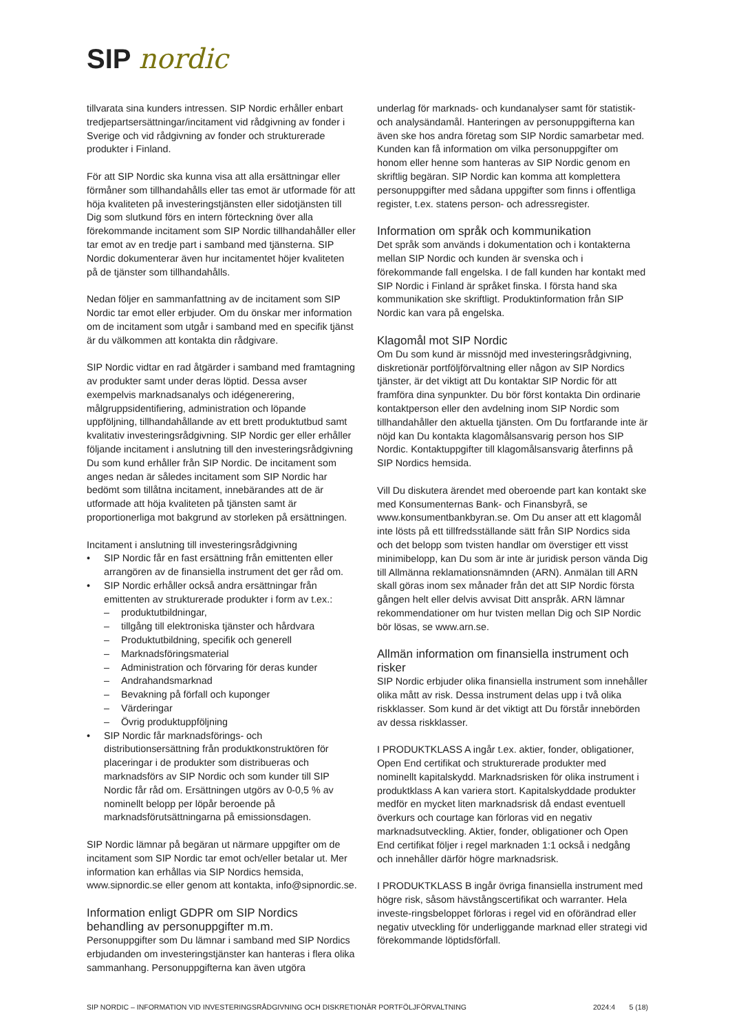SIP nordic
tillvarata sina kunders intressen. SIP Nordic erhåller enbart tredjepartsersättningar/incitament vid rådgivning av fonder i Sverige och vid rådgivning av fonder och strukturerade produkter i Finland.
För att SIP Nordic ska kunna visa att alla ersättningar eller förmåner som tillhandahålls eller tas emot är utformade för att höja kvaliteten på investeringstjänsten eller sidotjänsten till Dig som slutkund förs en intern förteckning över alla förekommande incitament som SIP Nordic tillhandahåller eller tar emot av en tredje part i samband med tjänsterna. SIP Nordic dokumenterar även hur incitamentet höjer kvaliteten på de tjänster som tillhandahålls.
Nedan följer en sammanfattning av de incitament som SIP Nordic tar emot eller erbjuder. Om du önskar mer information om de incitament som utgår i samband med en specifik tjänst är du välkommen att kontakta din rådgivare.
SIP Nordic vidtar en rad åtgärder i samband med framtagning av produkter samt under deras löptid. Dessa avser exempelvis marknadsanalys och idégenerering, målgruppsidentifiering, administration och löpande uppföljning, tillhandahållande av ett brett produktutbud samt kvalitativ investeringsrådgivning. SIP Nordic ger eller erhåller följande incitament i anslutning till den investeringsrådgivning Du som kund erhåller från SIP Nordic. De incitament som anges nedan är således incitament som SIP Nordic har bedömt som tillåtna incitament, innebärandes att de är utformade att höja kvaliteten på tjänsten samt är proportionerliga mot bakgrund av storleken på ersättningen.
Incitament i anslutning till investeringsrådgivning
• SIP Nordic får en fast ersättning från emittenten eller arrangören av de finansiella instrument det ger råd om.
• SIP Nordic erhåller också andra ersättningar från emittenten av strukturerade produkter i form av t.ex.:
– produktutbildningar,
– tillgång till elektroniska tjänster och hårdvara
– Produktutbildning, specifik och generell
– Marknadsföringsmaterial
– Administration och förvaring för deras kunder
– Andrahandsmarknad
– Bevakning på förfall och kuponger
– Värderingar
– Övrig produktuppföljning
• SIP Nordic får marknadsförings- och distributionsersättning från produktkonstruktören för placeringar i de produkter som distribueras och marknadsförs av SIP Nordic och som kunder till SIP Nordic får råd om. Ersättningen utgörs av 0-0,5 % av nominellt belopp per löpår beroende på marknadsförutsättningarna på emissionsdagen.
SIP Nordic lämnar på begäran ut närmare uppgifter om de incitament som SIP Nordic tar emot och/eller betalar ut. Mer information kan erhållas via SIP Nordics hemsida, www.sipnordic.se eller genom att kontakta, info@sipnordic.se.
Information enligt GDPR om SIP Nordics behandling av personuppgifter m.m.
Personuppgifter som Du lämnar i samband med SIP Nordics erbjudanden om investeringstjänster kan hanteras i flera olika sammanhang. Personuppgifterna kan även utgöra
underlag för marknads- och kundanalyser samt för statistik- och analysändamål. Hanteringen av personuppgifterna kan även ske hos andra företag som SIP Nordic samarbetar med. Kunden kan få information om vilka personuppgifter om honom eller henne som hanteras av SIP Nordic genom en skriftlig begäran. SIP Nordic kan komma att komplettera personuppgifter med sådana uppgifter som finns i offentliga register, t.ex. statens person- och adressregister.
Information om språk och kommunikation
Det språk som används i dokumentation och i kontakterna mellan SIP Nordic och kunden är svenska och i förekommande fall engelska. I de fall kunden har kontakt med SIP Nordic i Finland är språket finska. I första hand ska kommunikation ske skriftligt. Produktinformation från SIP Nordic kan vara på engelska.
Klagomål mot SIP Nordic
Om Du som kund är missnöjd med investeringsrådgivning, diskretionär portföljförvaltning eller någon av SIP Nordics tjänster, är det viktigt att Du kontaktar SIP Nordic för att framföra dina synpunkter. Du bör först kontakta Din ordinarie kontaktperson eller den avdelning inom SIP Nordic som tillhandahåller den aktuella tjänsten. Om Du fortfarande inte är nöjd kan Du kontakta klagomålsansvarig person hos SIP Nordic. Kontaktuppgifter till klagomålsansvarig återfinns på SIP Nordics hemsida.
Vill Du diskutera ärendet med oberoende part kan kontakt ske med Konsumenternas Bank- och Finansbyrå, se www.konsumentbankbyran.se. Om Du anser att ett klagomål inte lösts på ett tillfredsställande sätt från SIP Nordics sida och det belopp som tvisten handlar om överstiger ett visst minimibelopp, kan Du som är inte är juridisk person vända Dig till Allmänna reklamationsnämnden (ARN). Anmälan till ARN skall göras inom sex månader från det att SIP Nordic första gången helt eller delvis avvisat Ditt anspråk. ARN lämnar rekommendationer om hur tvisten mellan Dig och SIP Nordic bör lösas, se www.arn.se.
Allmän information om finansiella instrument och risker
SIP Nordic erbjuder olika finansiella instrument som innehåller olika mått av risk. Dessa instrument delas upp i två olika riskklasser. Som kund är det viktigt att Du förstår innebörden av dessa riskklasser.
I PRODUKTKLASS A ingår t.ex. aktier, fonder, obligationer, Open End certifikat och strukturerade produkter med nominellt kapitalskydd. Marknadsrisken för olika instrument i produktklass A kan variera stort. Kapitalskyddade produkter medför en mycket liten marknadsrisk då endast eventuell överkurs och courtage kan förloras vid en negativ marknadsutveckling. Aktier, fonder, obligationer och Open End certifikat följer i regel marknaden 1:1 också i nedgång och innehåller därför högre marknadsrisk.
I PRODUKTKLASS B ingår övriga finansiella instrument med högre risk, såsom hävstångscertifikat och warranter. Hela investe-ringsbeloppet förloras i regel vid en oförändrad eller negativ utveckling för underliggande marknad eller strategi vid förekommande löptidsförfall.
SIP NORDIC – INFORMATION VID INVESTERINGSRÅDGIVNING OCH DISKRETIONÄR PORTFÖLJFÖRVALTNING 2024:4 5 (18)